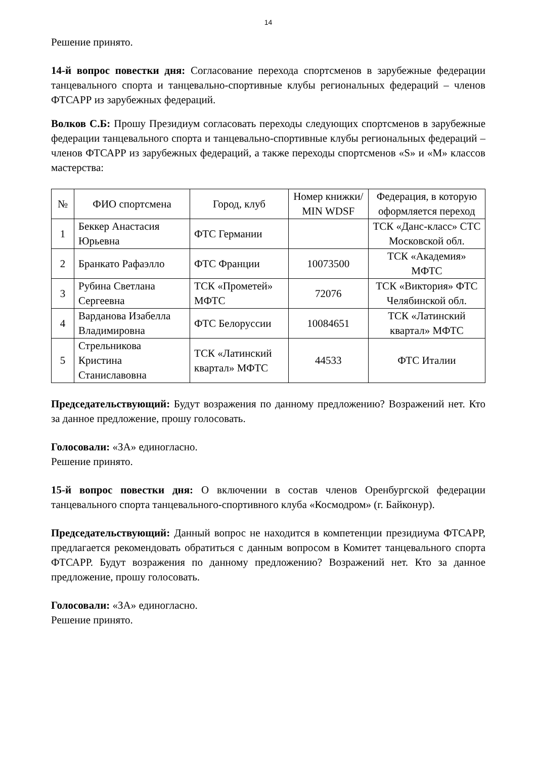14
Решение принято.
14-й вопрос повестки дня: Согласование перехода спортсменов в зарубежные федерации танцевального спорта и танцевально-спортивные клубы региональных федераций – членов ФТСАРР из зарубежных федераций.
Волков С.Б: Прошу Президиум согласовать переходы следующих спортсменов в зарубежные федерации танцевального спорта и танцевально-спортивные клубы региональных федераций – членов ФТСАРР из зарубежных федераций, а также переходы спортсменов «S» и «M» классов мастерства:
| № | ФИО спортсмена | Город, клуб | Номер книжки/ MIN WDSF | Федерация, в которую оформляется переход |
| --- | --- | --- | --- | --- |
| 1 | Беккер Анастасия Юрьевна | ФТС Германии | | ТСК «Данс-класс» СТС Московской обл. |
| 2 | Бранкато Рафаэлло | ФТС Франции | 10073500 | ТСК «Академия» МФТС |
| 3 | Рубина Светлана Сергеевна | ТСК «Прометей» МФТС | 72076 | ТСК «Виктория» ФТС Челябинской обл. |
| 4 | Варданова Изабелла Владимировна | ФТС Белоруссии | 10084651 | ТСК «Латинский квартал» МФТС |
| 5 | Стрельникова Кристина Станиславовна | ТСК «Латинский квартал» МФТС | 44533 | ФТС Италии |
Председательствующий: Будут возражения по данному предложению? Возражений нет. Кто за данное предложение, прошу голосовать.
Голосовали: «ЗА» единогласно.
Решение принято.
15-й вопрос повестки дня: О включении в состав членов Оренбургской федерации танцевального спорта танцевального-спортивного клуба «Космодром» (г. Байконур).
Председательствующий: Данный вопрос не находится в компетенции президиума ФТСАРР, предлагается рекомендовать обратиться с данным вопросом в Комитет танцевального спорта ФТСАРР. Будут возражения по данному предложению? Возражений нет. Кто за данное предложение, прошу голосовать.
Голосовали: «ЗА» единогласно.
Решение принято.